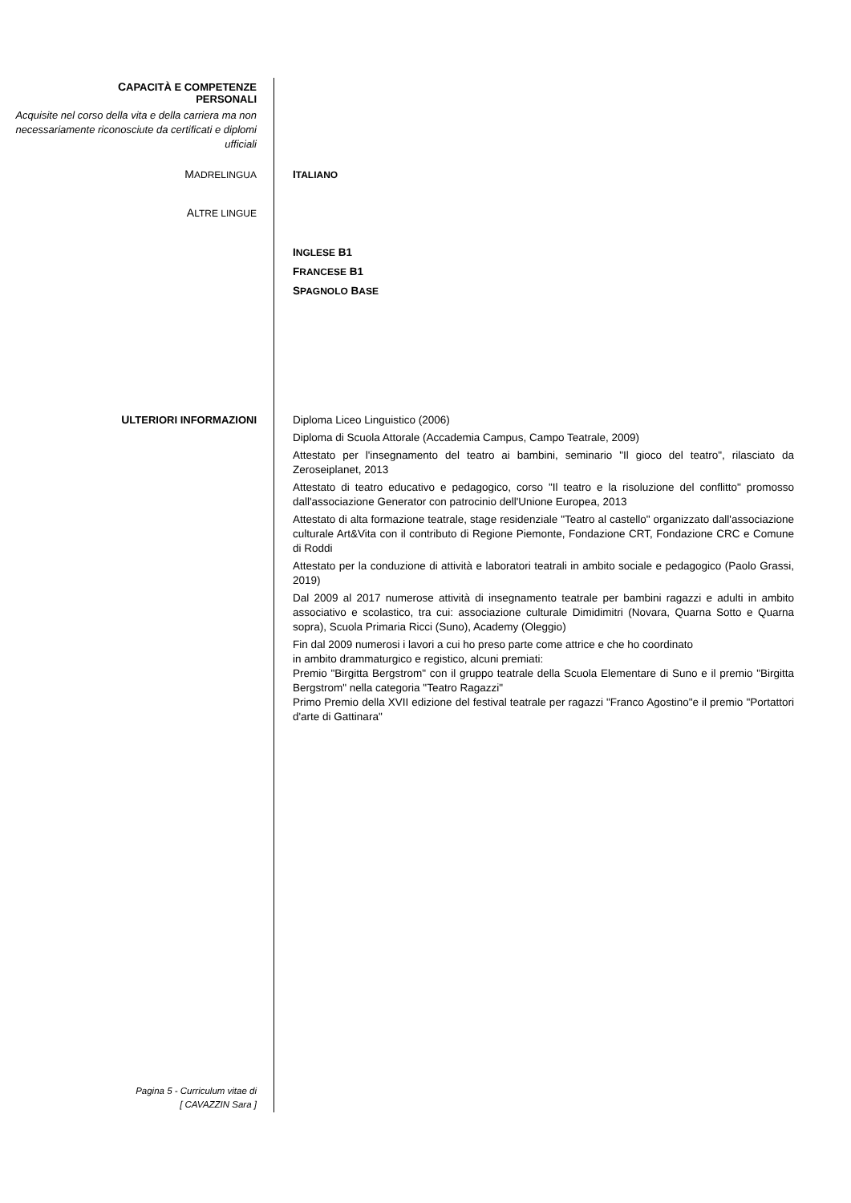CAPACITÀ E COMPETENZE
PERSONALI
Acquisite nel corso della vita e della carriera ma non necessariamente riconosciute da certificati e diplomi ufficiali
MADRELINGUA
ITALIANO
ALTRE LINGUE
INGLESE B1
FRANCESE B1
SPAGNOLO BASE
ULTERIORI INFORMAZIONI
Diploma Liceo Linguistico (2006)
Diploma di Scuola Attorale (Accademia Campus, Campo Teatrale, 2009)
Attestato per l'insegnamento del teatro ai bambini, seminario "Il gioco del teatro", rilasciato da Zeroseiplanet, 2013
Attestato di teatro educativo e pedagogico, corso "Il teatro e la risoluzione del conflitto" promosso dall'associazione Generator con patrocinio dell'Unione Europea, 2013
Attestato di alta formazione teatrale, stage residenziale "Teatro al castello" organizzato dall'associazione culturale Art&Vita con il contributo di Regione Piemonte, Fondazione CRT, Fondazione CRC e Comune di Roddi
Attestato per la conduzione di attività e laboratori teatrali in ambito sociale e pedagogico (Paolo Grassi, 2019)
Dal 2009 al 2017 numerose attività di insegnamento teatrale per bambini ragazzi e adulti in ambito associativo e scolastico, tra cui: associazione culturale Dimidimitri (Novara, Quarna Sotto e Quarna sopra), Scuola Primaria Ricci (Suno), Academy (Oleggio)
Fin dal 2009 numerosi i lavori a cui ho preso parte come attrice e che ho coordinato
in ambito drammaturgico e registico, alcuni premiati:
Premio "Birgitta Bergstrom" con il gruppo teatrale della Scuola Elementare di Suno e il premio "Birgitta Bergstrom" nella categoria "Teatro Ragazzi"
Primo Premio della XVII edizione del festival teatrale per ragazzi "Franco Agostino"e il premio "Portattori d'arte di Gattinara"
Pagina 5 - Curriculum vitae di
[ CAVAZZIN Sara ]